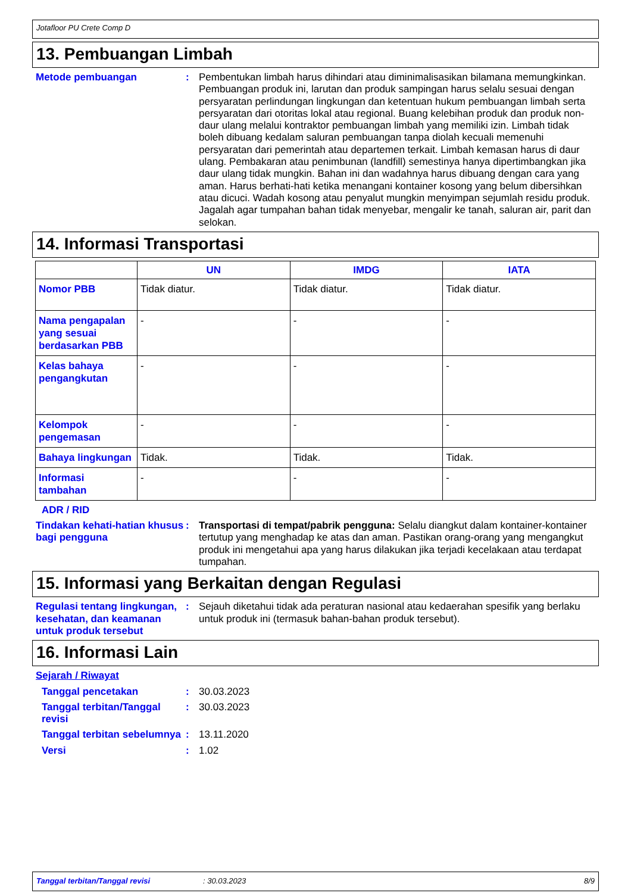Jotafloor PU Crete Comp D
13. Pembuangan Limbah
Metode pembuangan : Pembentukan limbah harus dihindari atau diminimalisasikan bilamana memungkinkan. Pembuangan produk ini, larutan dan produk sampingan harus selalu sesuai dengan persyaratan perlindungan lingkungan dan ketentuan hukum pembuangan limbah serta persyaratan dari otoritas lokal atau regional. Buang kelebihan produk dan produk non-daur ulang melalui kontraktor pembuangan limbah yang memiliki izin. Limbah tidak boleh dibuang kedalam saluran pembuangan tanpa diolah kecuali memenuhi persyaratan dari pemerintah atau departemen terkait. Limbah kemasan harus di daur ulang. Pembakaran atau penimbunan (landfill) semestinya hanya dipertimbangkan jika daur ulang tidak mungkin. Bahan ini dan wadahnya harus dibuang dengan cara yang aman. Harus berhati-hati ketika menangani kontainer kosong yang belum dibersihkan atau dicuci. Wadah kosong atau penyalut mungkin menyimpan sejumlah residu produk. Jagalah agar tumpahan bahan tidak menyebar, mengalir ke tanah, saluran air, parit dan selokan.
14. Informasi Transportasi
| | UN | IMDG | IATA |
| --- | --- | --- | --- |
| Nomor PBB | Tidak diatur. | Tidak diatur. | Tidak diatur. |
| Nama pengapalan yang sesuai berdasarkan PBB | - | - | - |
| Kelas bahaya pengangkutan | - | - | - |
| Kelompok pengemasan | - | - | - |
| Bahaya lingkungan | Tidak. | Tidak. | Tidak. |
| Informasi tambahan | - | - | - |
ADR / RID
Tindakan kehati-hatian khusus bagi pengguna
: Transportasi di tempat/pabrik pengguna: Selalu diangkut dalam kontainer-kontainer tertutup yang menghadap ke atas dan aman. Pastikan orang-orang yang mengangkut produk ini mengetahui apa yang harus dilakukan jika terjadi kecelakaan atau terdapat tumpahan.
15. Informasi yang Berkaitan dengan Regulasi
Regulasi tentang lingkungan, kesehatan, dan keamanan untuk produk tersebut
: Sejauh diketahui tidak ada peraturan nasional atau kedaerahan spesifik yang berlaku untuk produk ini (termasuk bahan-bahan produk tersebut).
16. Informasi Lain
Sejarah / Riwayat
Tanggal pencetakan : 30.03.2023
Tanggal terbitan/Tanggal revisi
: 30.03.2023
Tanggal terbitan sebelumnya
: 13.11.2020
Versi : 1.02
Tanggal terbitan/Tanggal revisi: 30.03.2023 8/9